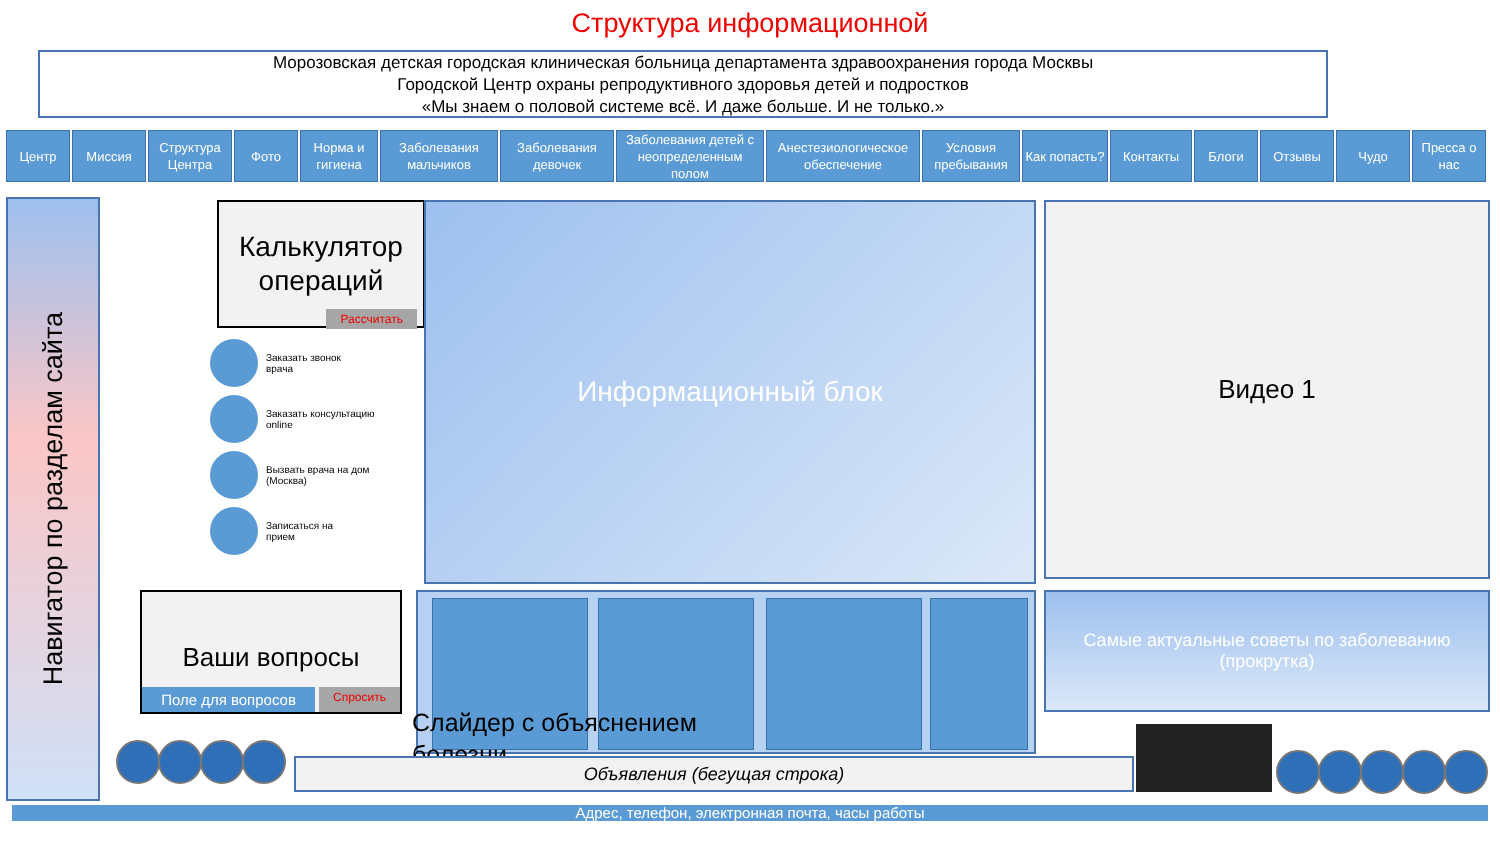Структура информационной
Морозовская детская городская клиническая больница департамента здравоохранения города Москвы
Городской Центр охраны репродуктивного здоровья детей и подростков
«Мы знаем о половой системе всё. И даже больше. И не только.»
Центр Миссия Структура Центра
Фото Норма и гигиена
Заболевания мальчиков
Заболевания девочек
Заболевания детей с неопределенным полом
Анестезиологическое обеспечение
Условия пребывания
Как попасть?
Контакты Блоги Отзывы Чудо Пресса о нас
Навигатор по разделам сайта
Калькулятор операций
Рассчитать
Информационный блок Видео 1
Заказать звонок
врача
Заказать консультацию
online
Вызвать врача на дом
(Москва)
Записаться на
прием
Ваши вопросы
Поле для вопросов Спросить
Слайдер с объяснением
болезни
Самые актуальные советы по заболеванию
(прокрутка)
Объявления (бегущая строка)
Адрес, телефон, электронная почта, часы работы